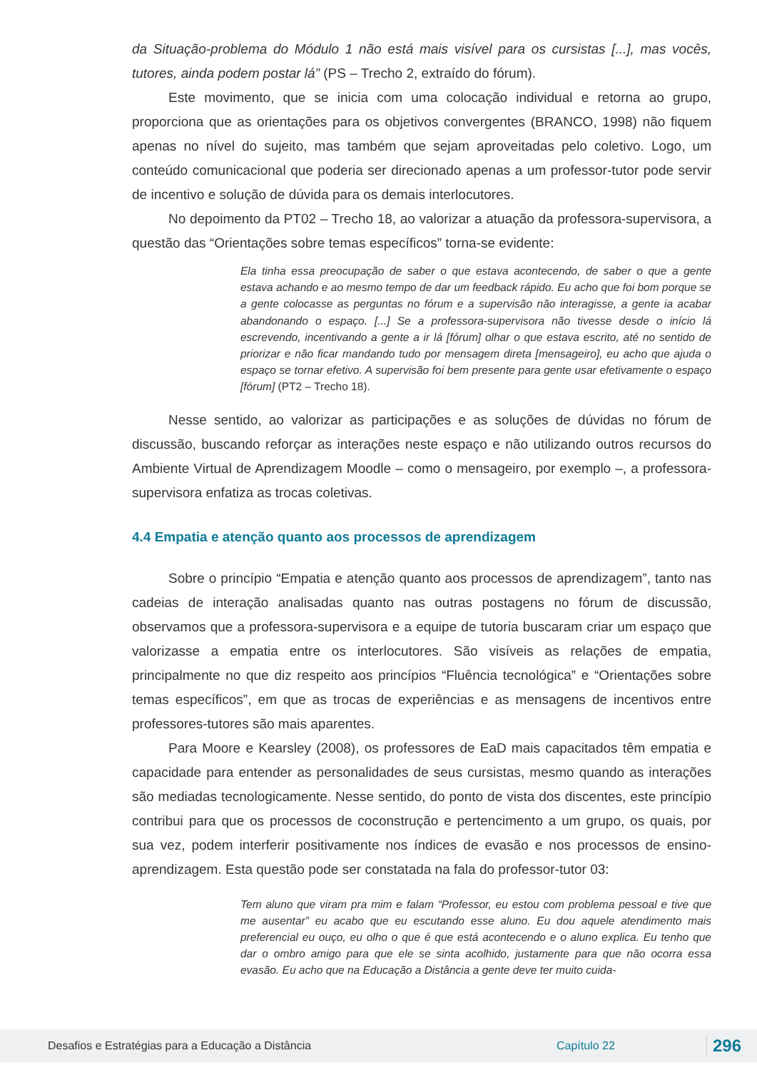da Situação-problema do Módulo 1 não está mais visível para os cursistas [...], mas vocês, tutores, ainda podem postar lá” (PS – Trecho 2, extraído do fórum).
Este movimento, que se inicia com uma colocação individual e retorna ao grupo, proporciona que as orientações para os objetivos convergentes (BRANCO, 1998) não fiquem apenas no nível do sujeito, mas também que sejam aproveitadas pelo coletivo. Logo, um conteúdo comunicacional que poderia ser direcionado apenas a um professor-tutor pode servir de incentivo e solução de dúvida para os demais interlocutores.
No depoimento da PT02 – Trecho 18, ao valorizar a atuação da professora-supervisora, a questão das “Orientações sobre temas específicos” torna-se evidente:
Ela tinha essa preocupação de saber o que estava acontecendo, de saber o que a gente estava achando e ao mesmo tempo de dar um feedback rápido. Eu acho que foi bom porque se a gente colocasse as perguntas no fórum e a supervisão não interagisse, a gente ia acabar abandonando o espaço. [...] Se a professora-supervisora não tivesse desde o início lá escrevendo, incentivando a gente a ir lá [fórum] olhar o que estava escrito, até no sentido de priorizar e não ficar mandando tudo por mensagem direta [mensageiro], eu acho que ajuda o espaço se tornar efetivo. A supervisão foi bem presente para gente usar efetivamente o espaço [fórum] (PT2 – Trecho 18).
Nesse sentido, ao valorizar as participações e as soluções de dúvidas no fórum de discussão, buscando reforçar as interações neste espaço e não utilizando outros recursos do Ambiente Virtual de Aprendizagem Moodle – como o mensageiro, por exemplo –, a professora-supervisora enfatiza as trocas coletivas.
4.4 Empatia e atenção quanto aos processos de aprendizagem
Sobre o princípio “Empatia e atenção quanto aos processos de aprendizagem”, tanto nas cadeias de interação analisadas quanto nas outras postagens no fórum de discussão, observamos que a professora-supervisora e a equipe de tutoria buscaram criar um espaço que valorizasse a empatia entre os interlocutores. São visíveis as relações de empatia, principalmente no que diz respeito aos princípios “Fluência tecnológica” e “Orientações sobre temas específicos”, em que as trocas de experiências e as mensagens de incentivos entre professores-tutores são mais aparentes.
Para Moore e Kearsley (2008), os professores de EaD mais capacitados têm empatia e capacidade para entender as personalidades de seus cursistas, mesmo quando as interações são mediadas tecnologicamente. Nesse sentido, do ponto de vista dos discentes, este princípio contribui para que os processos de coconstrução e pertencimento a um grupo, os quais, por sua vez, podem interferir positivamente nos índices de evasão e nos processos de ensino-aprendizagem. Esta questão pode ser constatada na fala do professor-tutor 03:
Tem aluno que viram pra mim e falam “Professor, eu estou com problema pessoal e tive que me ausentar” eu acabo que eu escutando esse aluno. Eu dou aquele atendimento mais preferencial eu ouço, eu olho o que é que está acontecendo e o aluno explica. Eu tenho que dar o ombro amigo para que ele se sinta acolhido, justamente para que não ocorra essa evasão. Eu acho que na Educação a Distância a gente deve ter muito cuida-
Desafios e Estratégias para a Educação a Distância Capítulo 22 296